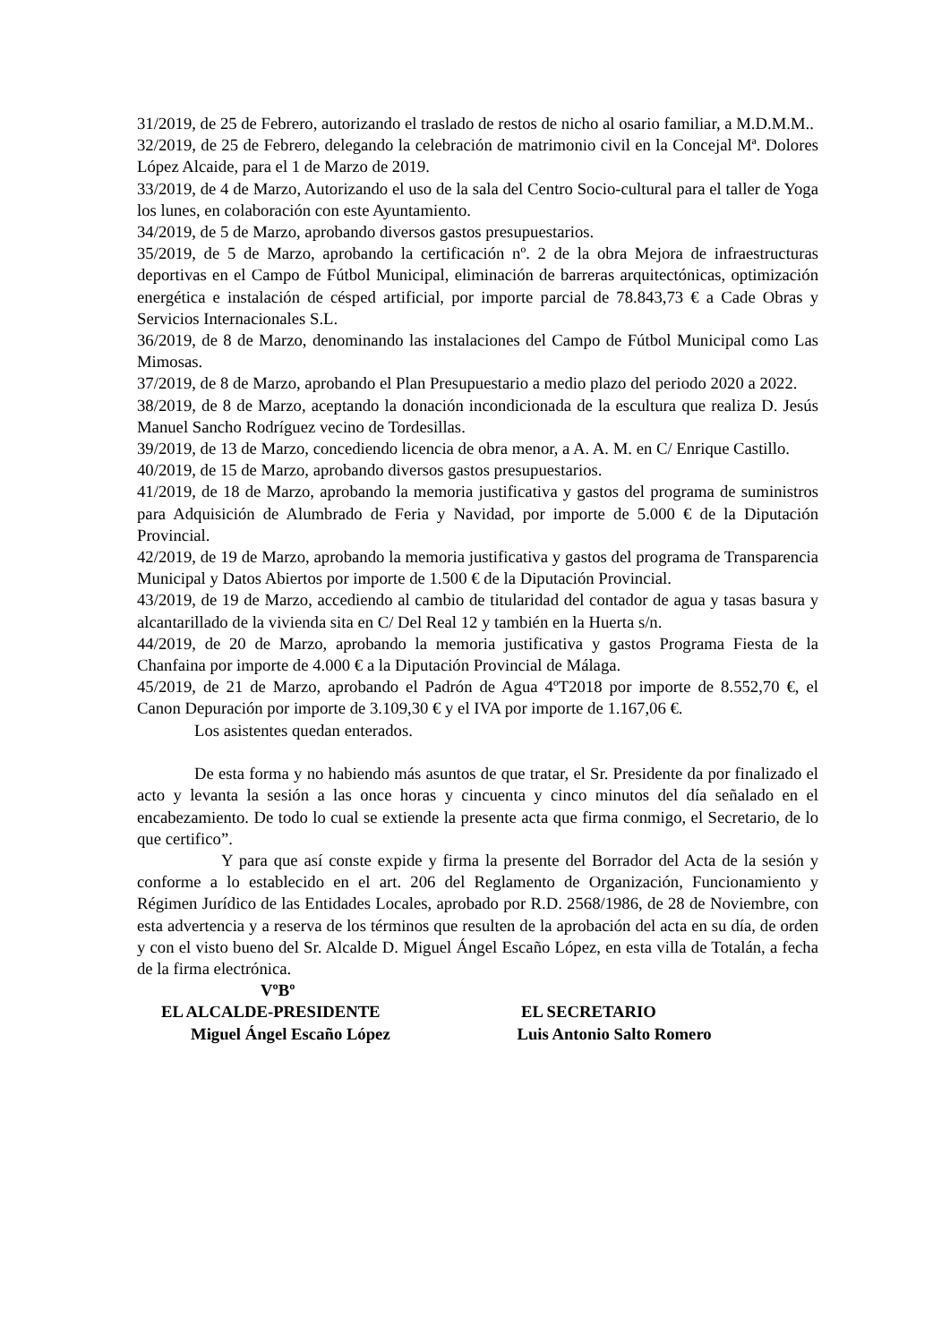31/2019, de 25 de Febrero, autorizando el traslado de restos de nicho al osario familiar, a M.D.M.M..
32/2019, de 25 de Febrero, delegando la celebración de matrimonio civil en la Concejal Mª. Dolores López Alcaide, para el 1 de Marzo de 2019.
33/2019, de 4 de Marzo, Autorizando el uso de la sala del Centro Socio-cultural para el taller de Yoga los lunes, en colaboración con este Ayuntamiento.
34/2019, de 5 de Marzo, aprobando diversos gastos presupuestarios.
35/2019, de 5 de Marzo, aprobando la certificación nº. 2 de la obra Mejora de infraestructuras deportivas en el Campo de Fútbol Municipal, eliminación de barreras arquitectónicas, optimización energética e instalación de césped artificial, por importe parcial de 78.843,73 € a Cade Obras y Servicios Internacionales S.L.
36/2019, de 8 de Marzo, denominando las instalaciones del Campo de Fútbol Municipal como Las Mimosas.
37/2019, de 8 de Marzo, aprobando el Plan Presupuestario a medio plazo del periodo 2020 a 2022.
38/2019, de 8 de Marzo, aceptando la donación incondicionada de la escultura que realiza D. Jesús Manuel Sancho Rodríguez vecino de Tordesillas.
39/2019, de 13 de Marzo, concediendo licencia de obra menor, a A. A. M. en C/ Enrique Castillo.
40/2019, de 15 de Marzo, aprobando diversos gastos presupuestarios.
41/2019, de 18 de Marzo, aprobando la memoria justificativa y gastos del programa de suministros para Adquisición de Alumbrado de Feria y Navidad, por importe de 5.000 € de la Diputación Provincial.
42/2019, de 19 de Marzo, aprobando la memoria justificativa y gastos del programa de Transparencia Municipal y Datos Abiertos por importe de 1.500 € de la Diputación Provincial.
43/2019, de 19 de Marzo, accediendo al cambio de titularidad del contador de agua y tasas basura y alcantarillado de la vivienda sita en C/ Del Real 12 y también en la Huerta s/n.
44/2019, de 20 de Marzo, aprobando la memoria justificativa y gastos Programa Fiesta de la Chanfaina por importe de 4.000 € a la Diputación Provincial de Málaga.
45/2019, de 21 de Marzo, aprobando el Padrón de Agua 4ºT2018 por importe de 8.552,70 €, el Canon Depuración por importe de 3.109,30 € y el IVA por importe de 1.167,06 €.
Los asistentes quedan enterados.
De esta forma y no habiendo más asuntos de que tratar, el Sr. Presidente da por finalizado el acto y levanta la sesión a las once horas y cincuenta y cinco minutos del día señalado en el encabezamiento. De todo lo cual se extiende la presente acta que firma conmigo, el Secretario, de lo que certifico”.
Y para que así conste expide y firma la presente del Borrador del Acta de la sesión y conforme a lo establecido en el art. 206 del Reglamento de Organización, Funcionamiento y Régimen Jurídico de las Entidades Locales, aprobado por R.D. 2568/1986, de 28 de Noviembre, con esta advertencia y a reserva de los términos que resulten de la aprobación del acta en su día, de orden y con el visto bueno del Sr. Alcalde D. Miguel Ángel Escaño López, en esta villa de Totalán, a fecha de la firma electrónica.
VºBº
EL ALCALDE-PRESIDENTE EL SECRETARIO
Miguel Ángel Escaño López Luis Antonio Salto Romero